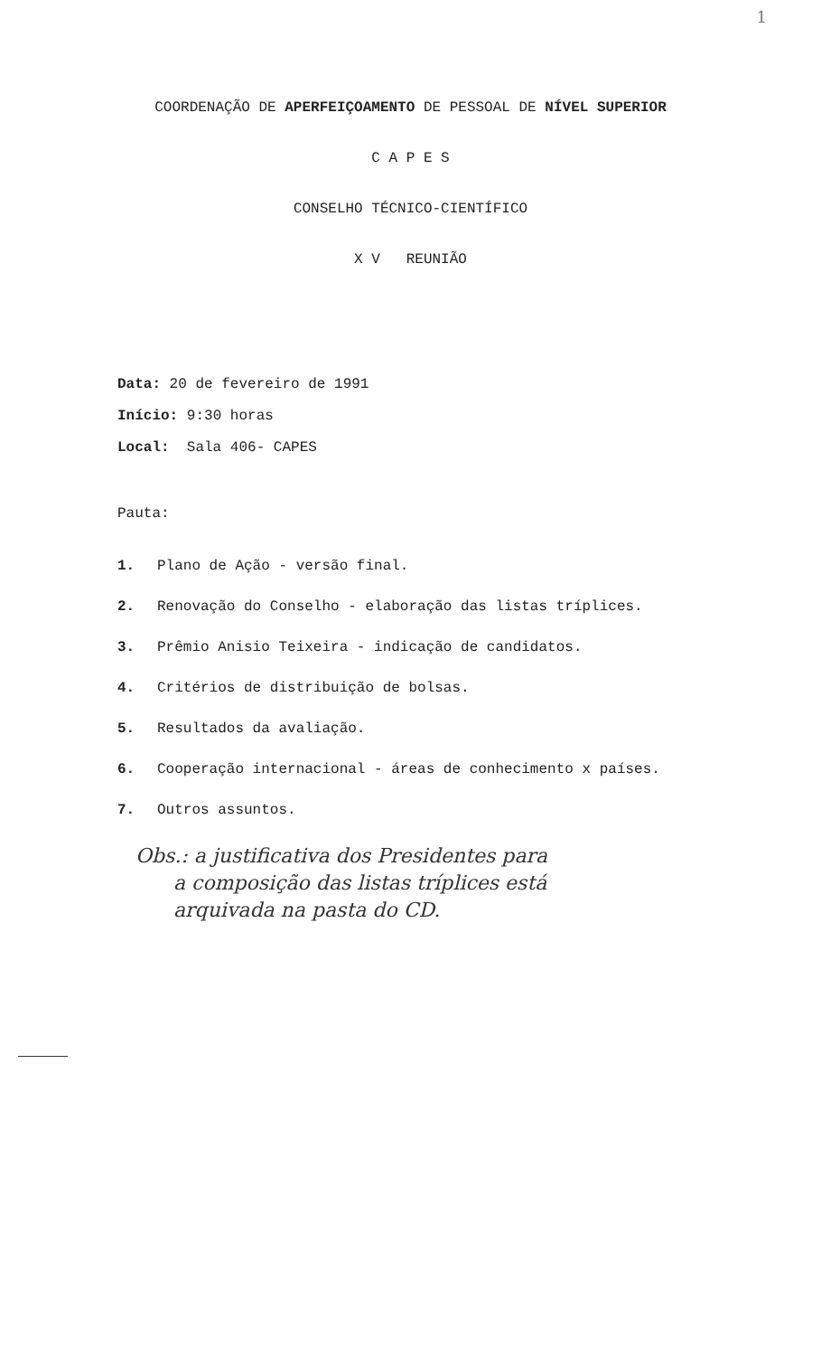1
COORDENAÇÃO DE APERFEIÇOAMENTO DE PESSOAL DE NÍVEL SUPERIOR
C A P E S
CONSELHO TÉCNICO-CIENTÍFICO
X V REUNIÃO
Data: 20 de fevereiro de 1991
Início: 9:30 horas
Local: Sala 406- CAPES
Pauta:
1. Plano de Ação - versão final.
2. Renovação do Conselho - elaboração das listas tríplices.
3. Prêmio Anisio Teixeira - indicação de candidatos.
4. Critérios de distribuição de bolsas.
5. Resultados da avaliação.
6. Cooperação internacional - áreas de conhecimento x países.
7. Outros assuntos.
Obs.: a justificativa dos Presidentes para
a composição das listas tríplices está
arquivada na pasta do CD.